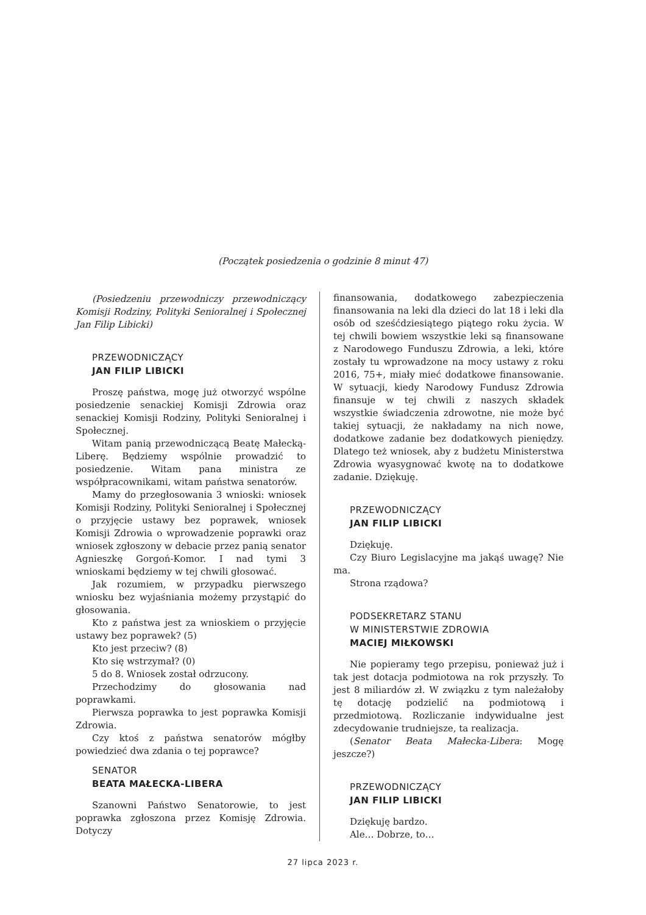(Początek posiedzenia o godzinie 8 minut 47)
(Posiedzeniu przewodniczy przewodniczący Komisji Rodziny, Polityki Senioralnej i Społecznej Jan Filip Libicki)
PRZEWODNICZĄCY
JAN FILIP LIBICKI
Proszę państwa, mogę już otworzyć wspólne posiedzenie senackiej Komisji Zdrowia oraz senackiej Komisji Rodziny, Polityki Senioralnej i Społecznej.
Witam panią przewodniczącą Beatę Małecką-Liberę. Będziemy wspólnie prowadzić to posiedzenie. Witam pana ministra ze współpracownikami, witam państwa senatorów.
Mamy do przegłosowania 3 wnioski: wniosek Komisji Rodziny, Polityki Senioralnej i Społecznej o przyjęcie ustawy bez poprawek, wniosek Komisji Zdrowia o wprowadzenie poprawki oraz wniosek zgłoszony w debacie przez panią senator Agnieszkę Gorgoń-Komor. I nad tymi 3 wnioskami będziemy w tej chwili głosować.
Jak rozumiem, w przypadku pierwszego wniosku bez wyjaśniania możemy przystąpić do głosowania.
Kto z państwa jest za wnioskiem o przyjęcie ustawy bez poprawek? (5)
Kto jest przeciw? (8)
Kto się wstrzymał? (0)
5 do 8. Wniosek został odrzucony.
Przechodzimy do głosowania nad poprawkami.
Pierwsza poprawka to jest poprawka Komisji Zdrowia.
Czy ktoś z państwa senatorów mógłby powiedzieć dwa zdania o tej poprawce?
SENATOR
BEATA MAŁECKA-LIBERA
Szanowni Państwo Senatorowie, to jest poprawka zgłoszona przez Komisję Zdrowia. Dotyczy
finansowania, dodatkowego zabezpieczenia finansowania na leki dla dzieci do lat 18 i leki dla osób od sześćdziesiątego piątego roku życia. W tej chwili bowiem wszystkie leki są finansowane z Narodowego Funduszu Zdrowia, a leki, które zostały tu wprowadzone na mocy ustawy z roku 2016, 75+, miały mieć dodatkowe finansowanie. W sytuacji, kiedy Narodowy Fundusz Zdrowia finansuje w tej chwili z naszych składek wszystkie świadczenia zdrowotne, nie może być takiej sytuacji, że nakładamy na nich nowe, dodatkowe zadanie bez dodatkowych pieniędzy. Dlatego też wniosek, aby z budżetu Ministerstwa Zdrowia wyasygnować kwotę na to dodatkowe zadanie. Dziękuję.
PRZEWODNICZĄCY
JAN FILIP LIBICKI
Dziękuję.
Czy Biuro Legislacyjne ma jakąś uwagę? Nie ma.
Strona rządowa?
PODSEKRETARZ STANU
W MINISTERSTWIE ZDROWIA
MACIEJ MIŁKOWSKI
Nie popieramy tego przepisu, ponieważ już i tak jest dotacja podmiotowa na rok przyszły. To jest 8 miliardów zł. W związku z tym należałoby tę dotację podzielić na podmiotową i przedmiotową. Rozliczanie indywidualne jest zdecydowanie trudniejsze, ta realizacja.
(Senator Beata Małecka-Libera: Mogę jeszcze?)
PRZEWODNICZĄCY
JAN FILIP LIBICKI
Dziękuję bardzo.
Ale… Dobrze, to…
27 lipca 2023 r.